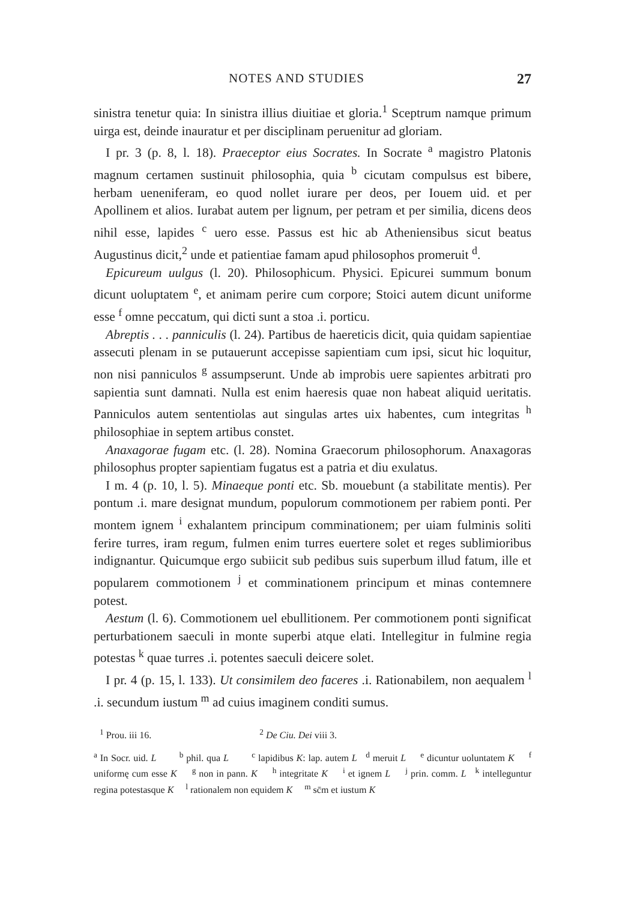NOTES AND STUDIES 27
sinistra tenetur quia: In sinistra illius diuitiae et gloria.<sup>1</sup> Sceptrum namque primum uirga est, deinde inauratur et per disciplinam peruenitur ad gloriam.
I pr. 3 (p. 8, l. 18). Praeceptor eius Socrates. In Socrate <sup>a</sup> magistro Platonis magnum certamen sustinuit philosophia, quia <sup>b</sup> cicutam compulsus est bibere, herbam ueneniferam, eo quod nollet iurare per deos, per Iouem uid. et per Apollinem et alios. Iurabat autem per lignum, per petram et per similia, dicens deos nihil esse, lapides <sup>c</sup> uero esse. Passus est hic ab Atheniensibus sicut beatus Augustinus dicit,<sup>2</sup> unde et patientiae famam apud philosophos promeruit <sup>d</sup>.
Epicureum uulgus (l. 20). Philosophicum. Physici. Epicurei summum bonum dicunt uoluptatem <sup>e</sup>, et animam perire cum corpore; Stoici autem dicunt uniforme esse <sup>f</sup> omne peccatum, qui dicti sunt a stoa .i. porticu.
Abreptis . . . panniculis (l. 24). Partibus de haereticis dicit, quia quidam sapientiae assecuti plenam in se putauerunt accepisse sapientiam cum ipsi, sicut hic loquitur, non nisi panniculos <sup>g</sup> assumpserunt. Unde ab improbis uere sapientes arbitrati pro sapientia sunt damnati. Nulla est enim haeresis quae non habeat aliquid ueritatis. Panniculos autem sententiolas aut singulas artes uix habentes, cum integritas <sup>h</sup> philosophiae in septem artibus constet.
Anaxagorae fugam etc. (l. 28). Nomina Graecorum philosophorum. Anaxagoras philosophus propter sapientiam fugatus est a patria et diu exulatus.
I m. 4 (p. 10, l. 5). Minaeque ponti etc. Sb. mouebunt (a stabilitate mentis). Per pontum .i. mare designat mundum, populorum commotionem per rabiem ponti. Per montem ignem <sup>i</sup> exhalantem principum comminationem; per uiam fulminis soliti ferire turres, iram regum, fulmen enim turres euertere solet et reges sublimioribus indignantur. Quicumque ergo subiicit sub pedibus suis superbum illud fatum, ille et popularem commotionem <sup>j</sup> et comminationem principum et minas contemnere potest.
Aestum (l. 6). Commotionem uel ebullitionem. Per commotionem ponti significat perturbationem saeculi in monte superbi atque elati. Intellegitur in fulmine regia potestas <sup>k</sup> quae turres .i. potentes saeculi deicere solet.
I pr. 4 (p. 15, l. 133). Ut consimilem deo faceres .i. Rationabilem, non aequalem <sup>l</sup> .i. secundum iustum <sup>m</sup> ad cuius imaginem conditi sumus.
<sup>1</sup> Prou. iii 16. <sup>2</sup> De Ciu. Dei viii 3.
<sup>a</sup> In Socr. uid. L <sup>b</sup> phil. qua L <sup>c</sup> lapidibus K: lap. autem L <sup>d</sup> meruit L <sup>e</sup> dicuntur uoluntatem K <sup>f</sup> uniformę cum esse K <sup>g</sup> non in pann. K <sup>h</sup> integritate K <sup>i</sup> et ignem L <sup>j</sup> prin. comm. L <sup>k</sup> intelleguntur regina potestasque K <sup>l</sup> rationalem non equidem K <sup>m</sup> sc̄m et iustum K